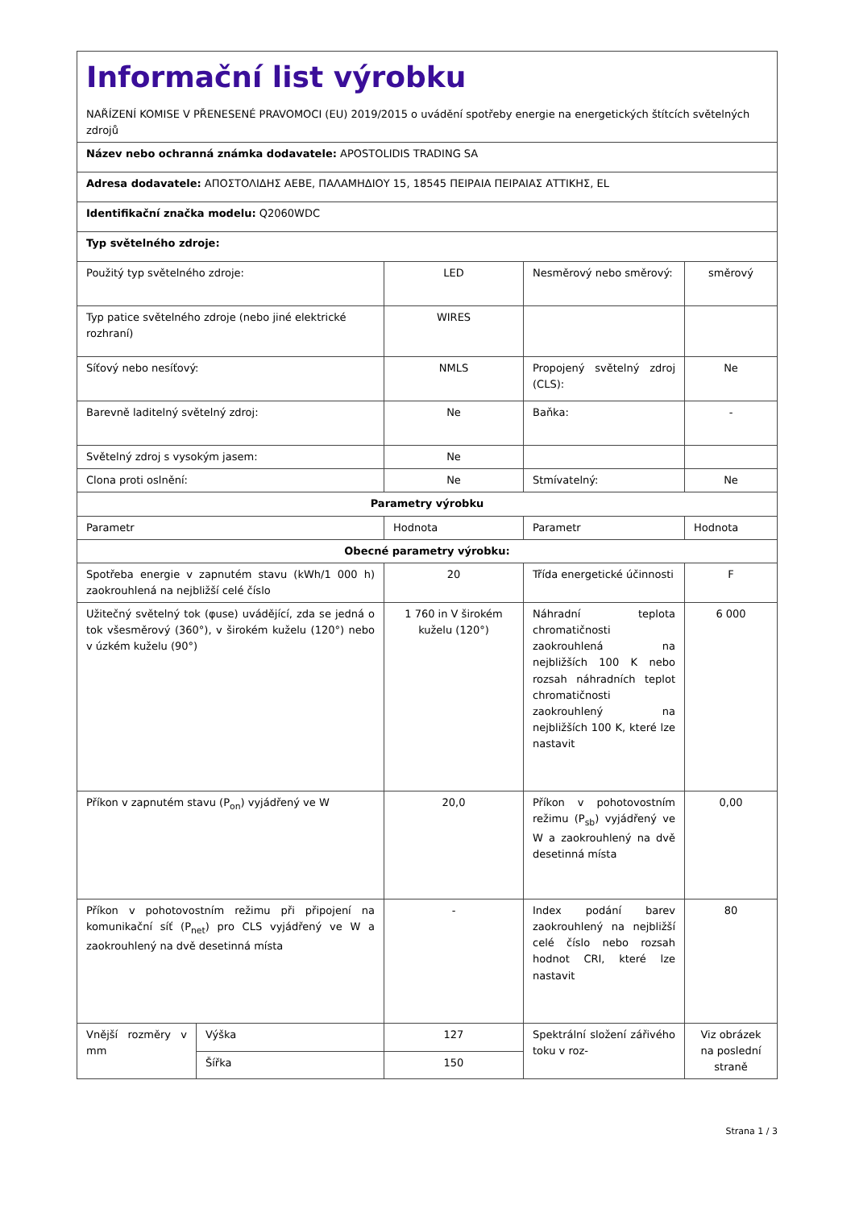| Informační list výrobku NAŘÍZENÍ KOMISE V PŘENESENÉ PRAVOMOCI (EU) 2019/2015 o uvádění spotřeby energie na energetických štítcích světelných zdrojů | | | | |
| Název nebo ochranná známka dodavatele: APOSTOLIDIS TRADING SA | | | | |
| Adresa dodavatele: ΑΠΟΣΤΟΛΙΔΗΣ ΑΕΒΕ, ΠΑΛΑΜΗΔΙΟΥ 15, 18545 ΠΕΙΡΑΙΑ ΠΕΙΡΑΙΑΣ ΑΤΤΙΚΗΣ, EL | | | | |
| Identifikační značka modelu: Q2060WDC | | | | |
| Typ světelného zdroje: | | | | |
| Použitý typ světelného zdroje: | | LED | Nesměrový nebo směrový: | směrový |
| Typ patice světelného zdroje (nebo jiné elektrické rozhraní) | | WIRES | | |
| Síťový nebo nesíťový: | | NMLS | Propojený světelný zdroj (CLS): | Ne |
| Barevně laditelný světelný zdroj: | | Ne | Baňka: | - |
| Světelný zdroj s vysokým jasem: | | Ne | | |
| Clona proti oslnění: | | Ne | Stmívatelný: | Ne |
| Parametry výrobku | | | | |
| Parametr | | Hodnota | Parametr | Hodnota |
| Obecné parametry výrobku: | | | | |
| Spotřeba energie v zapnutém stavu (kWh/1 000 h) zaokrouhlená na nejbližší celé číslo | | 20 | Třída energetické účinnosti | F |
| Užitečný světelný tok (φuse) uvádějící, zda se jedná o tok všesměrový (360°), v širokém kuželu (120°) nebo v úzkém kuželu (90°) | | 1 760 in V širokém kuželu (120°) | Náhradní teplota chromatičnosti zaokrouhlená na nejbližších 100 K nebo rozsah náhradních teplot chromatičnosti zaokrouhlený na nejbližších 100 K, které lze nastavit | 6 000 |
| Příkon v zapnutém stavu (P<sub>on</sub>) vyjádřený ve W | | 20,0 | Příkon v pohotovostním režimu (P<sub>sb</sub>) vyjádřený ve W a zaokrouhlený na dvě desetinná místa | 0,00 |
| Příkon v pohotovostním režimu při připojení na komunikační síť (P<sub>net</sub>) pro CLS vyjádřený ve W a zaokrouhlený na dvě desetinná místa | | - | Index podání barev zaokrouhlený na nejbližší celé číslo nebo rozsah hodnot CRI, které lze nastavit | 80 |
| Vnější rozměry v mm | Výška | 127 | Spektrální složení zářivého toku v roz- | Viz obrázek na poslední straně |
| | Šířka | 150 | | |
Strana 1 / 3